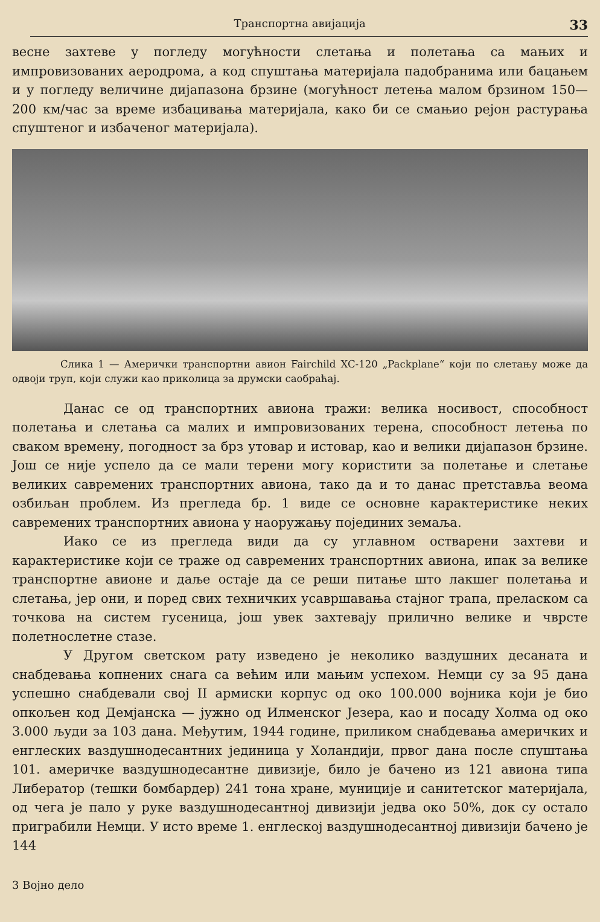Транспортна авијација 33
весне захтеве у погледу могућности слетања и полетања са мањих и импровизованих аеродрома, а код спуштања материјала падобранима или бацањем и у погледу величине дијапазона брзине (могућност летења малом брзином 150—200 км/час за време избацивања материјала, како би се смањио рејон растурања спуштеног и избаченог материјала).
Слика 1 — Амерички транспортни авион Fairchild XC-120 „Packplane“ који по слетању може да одвоји труп, који служи као приколица за друмски саобраћај.
Данас се од транспортних авиона тражи: велика носивост, способност полетања и слетања са малих и импровизованих терена, способност летења по сваком времену, погодност за брз утовар и истовар, као и велики дијапазон брзине. Још се није успело да се мали терени могу користити за полетање и слетање великих савремених транспортних авиона, тако да и то данас претставља веома озбиљан проблем. Из прегледа бр. 1 виде се основне карактеристике неких савремених транспортних авиона у наоружању појединих земаља.
Иако се из прегледа види да су углавном остварени захтеви и карактеристике који се траже од савремених транспортних авиона, ипак за велике транспортне авионе и даље остаје да се реши питање што лакшег полетања и слетања, јер они, и поред свих техничких усавршавања стајног трапа, преласком са точкова на систем гусеница, још увек захтевају прилично велике и чврсте полетнослетне стазе.
У Другом светском рату изведено је неколико ваздушних десаната и снабдевања копнених снага са већим или мањим успехом. Немци су за 95 дана успешно снабдевали свој II армиски корпус од око 100.000 војника који је био опкољен код Демјанска — јужно од Илменског Језера, као и посаду Холма од око 3.000 људи за 103 дана. Међутим, 1944 године, приликом снабдевања америчких и енглеских ваздушнодесантних јединица у Холандији, првог дана после спуштања 101. америчке ваздушнодесантне дивизије, било је бачено из 121 авиона типа Либератор (тешки бомбардер) 241 тона хране, муниције и санитетског материјала, од чега је пало у руке ваздушнодесантној дивизији једва око 50%, док су остало пригрaбили Немци. У исто време 1. енглеској ваздушнодесантној дивизији бачено је 144
3 Војно дело